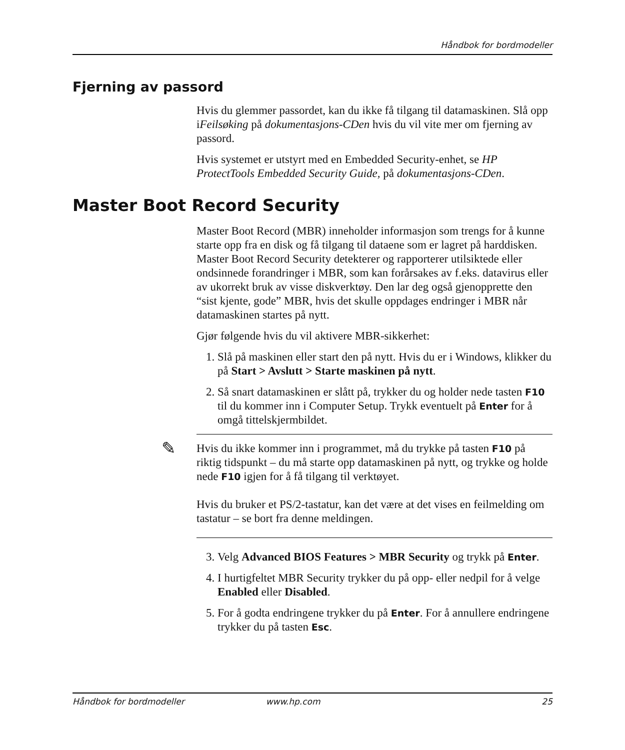Håndbok for bordmodeller
Fjerning av passord
Hvis du glemmer passordet, kan du ikke få tilgang til datamaskinen. Slå opp iFeilsøking på dokumentasjons-CDen hvis du vil vite mer om fjerning av passord.
Hvis systemet er utstyrt med en Embedded Security-enhet, se HP ProtectTools Embedded Security Guide, på dokumentasjons-CDen.
Master Boot Record Security
Master Boot Record (MBR) inneholder informasjon som trengs for å kunne starte opp fra en disk og få tilgang til dataene som er lagret på harddisken. Master Boot Record Security detekterer og rapporterer utilsiktede eller ondsinnede forandringer i MBR, som kan forårsakes av f.eks. datavirus eller av ukorrekt bruk av visse diskverktøy. Den lar deg også gjenopprette den “sist kjente, gode” MBR, hvis det skulle oppdages endringer i MBR når datamaskinen startes på nytt.
Gjør følgende hvis du vil aktivere MBR-sikkerhet:
1. Slå på maskinen eller start den på nytt. Hvis du er i Windows, klikker du på Start > Avslutt > Starte maskinen på nytt.
2. Så snart datamaskinen er slått på, trykker du og holder nede tasten F10 til du kommer inn i Computer Setup. Trykk eventuelt på Enter for å omgå tittelskjermbildet.
✎
Hvis du ikke kommer inn i programmet, må du trykke på tasten F10 på riktig tidspunkt – du må starte opp datamaskinen på nytt, og trykke og holde nede F10 igjen for å få tilgang til verktøyet.
Hvis du bruker et PS/2-tastatur, kan det være at det vises en feilmelding om tastatur – se bort fra denne meldingen.
3. Velg Advanced BIOS Features > MBR Security og trykk på Enter.
4. I hurtigfeltet MBR Security trykker du på opp- eller nedpil for å velge Enabled eller Disabled.
5. For å godta endringene trykker du på Enter. For å annullere endringene trykker du på tasten Esc.
Håndbok for bordmodeller www.hp.com 25